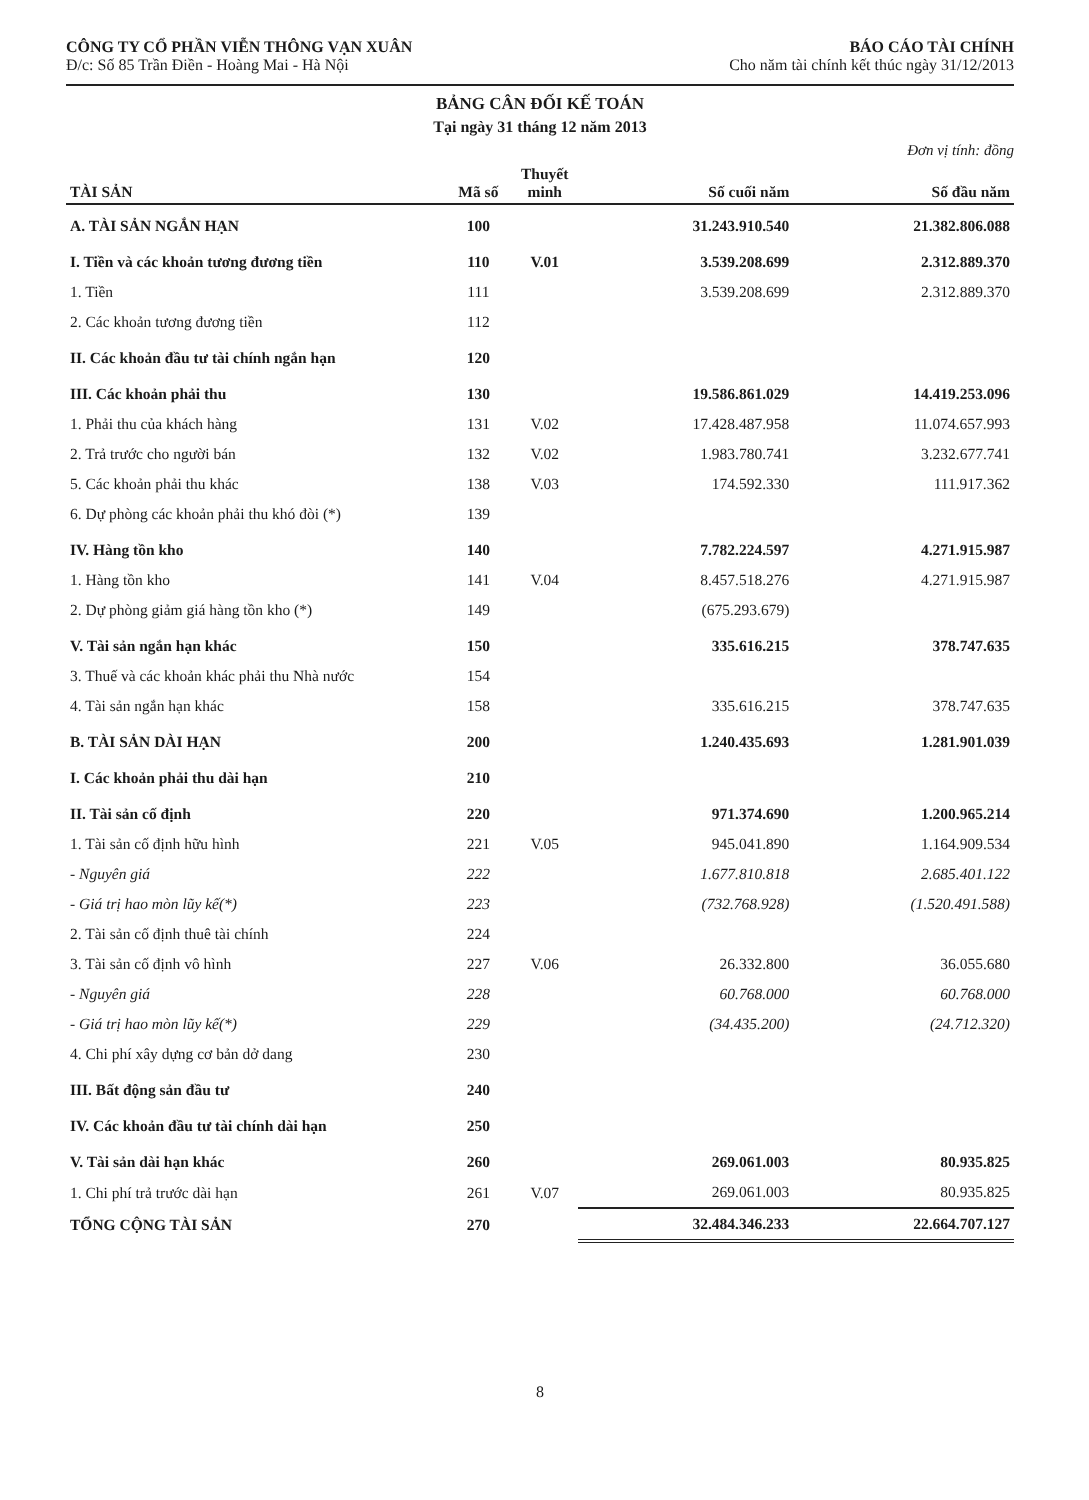CÔNG TY CỔ PHẦN VIỄN THÔNG VẠN XUÂN
Đ/c: Số 85 Trần Điền - Hoàng Mai - Hà Nội
BÁO CÁO TÀI CHÍNH
Cho năm tài chính kết thúc ngày 31/12/2013
BẢNG CÂN ĐỐI KẾ TOÁN
Tại ngày 31 tháng 12 năm 2013
Đơn vị tính: đồng
| TÀI SẢN | Mã số | Thuyết minh | Số cuối năm | Số đầu năm |
| --- | --- | --- | --- | --- |
| A. TÀI SẢN NGẮN HẠN | 100 | | 31.243.910.540 | 21.382.806.088 |
| I. Tiền và các khoản tương đương tiền | 110 | V.01 | 3.539.208.699 | 2.312.889.370 |
| 1. Tiền | 111 | | 3.539.208.699 | 2.312.889.370 |
| 2. Các khoản tương đương tiền | 112 | | | |
| II. Các khoản đầu tư tài chính ngắn hạn | 120 | | | |
| III. Các khoản phải thu | 130 | | 19.586.861.029 | 14.419.253.096 |
| 1. Phải thu của khách hàng | 131 | V.02 | 17.428.487.958 | 11.074.657.993 |
| 2. Trả trước cho người bán | 132 | V.02 | 1.983.780.741 | 3.232.677.741 |
| 5. Các khoản phải thu khác | 138 | V.03 | 174.592.330 | 111.917.362 |
| 6. Dự phòng các khoản phải thu khó đòi (*) | 139 | | | |
| IV. Hàng tồn kho | 140 | | 7.782.224.597 | 4.271.915.987 |
| 1. Hàng tồn kho | 141 | V.04 | 8.457.518.276 | 4.271.915.987 |
| 2. Dự phòng giảm giá hàng tồn kho (*) | 149 | | (675.293.679) | |
| V. Tài sản ngắn hạn khác | 150 | | 335.616.215 | 378.747.635 |
| 3. Thuế và các khoản khác phải thu Nhà nước | 154 | | | |
| 4. Tài sản ngắn hạn khác | 158 | | 335.616.215 | 378.747.635 |
| B. TÀI SẢN DÀI HẠN | 200 | | 1.240.435.693 | 1.281.901.039 |
| I. Các khoản phải thu dài hạn | 210 | | | |
| II. Tài sản cố định | 220 | | 971.374.690 | 1.200.965.214 |
| 1. Tài sản cố định hữu hình | 221 | V.05 | 945.041.890 | 1.164.909.534 |
| - Nguyên giá | 222 | | 1.677.810.818 | 2.685.401.122 |
| - Giá trị hao mòn lũy kế(*) | 223 | | (732.768.928) | (1.520.491.588) |
| 2. Tài sản cố định thuê tài chính | 224 | | | |
| 3. Tài sản cố định vô hình | 227 | V.06 | 26.332.800 | 36.055.680 |
| - Nguyên giá | 228 | | 60.768.000 | 60.768.000 |
| - Giá trị hao mòn lũy kế(*) | 229 | | (34.435.200) | (24.712.320) |
| 4. Chi phí xây dựng cơ bản dở dang | 230 | | | |
| III. Bất động sản đầu tư | 240 | | | |
| IV. Các khoản đầu tư tài chính dài hạn | 250 | | | |
| V. Tài sản dài hạn khác | 260 | | 269.061.003 | 80.935.825 |
| 1. Chi phí trả trước dài hạn | 261 | V.07 | 269.061.003 | 80.935.825 |
| TỔNG CỘNG TÀI SẢN | 270 | | 32.484.346.233 | 22.664.707.127 |
8